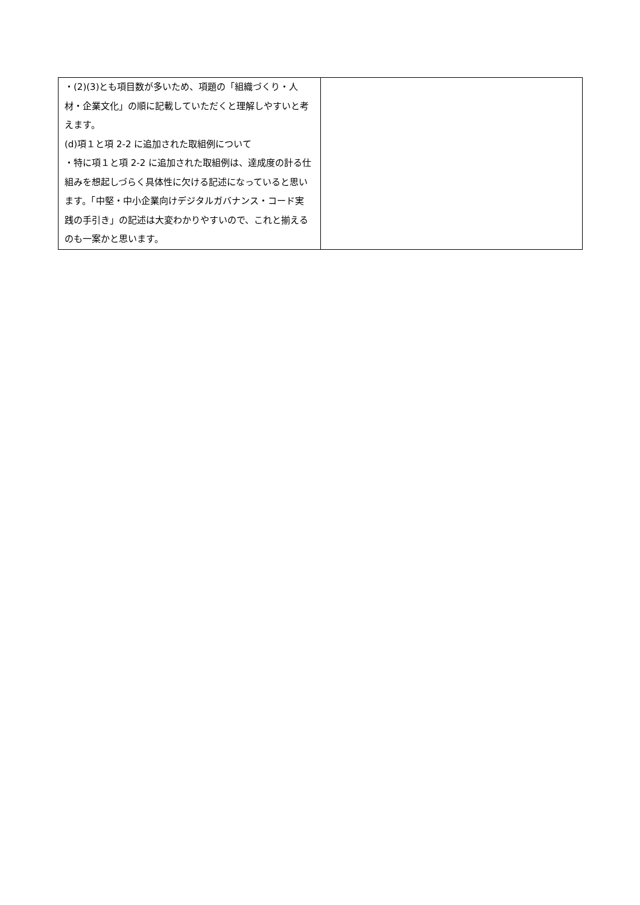| ・(2)(3)とも項目数が多いため、項題の「組織づくり・人材・企業文化」の順に記載していただくと理解しやすいと考えます。 (d)項１と項 2-2 に追加された取組例について ・特に項１と項 2-2 に追加された取組例は、達成度の計る仕組みを想起しづらく具体性に欠ける記述になっていると思います。「中堅・中小企業向けデジタルガバナンス・コード実践の手引き」の記述は大変わかりやすいので、これと揃えるのも一案かと思います。 | |